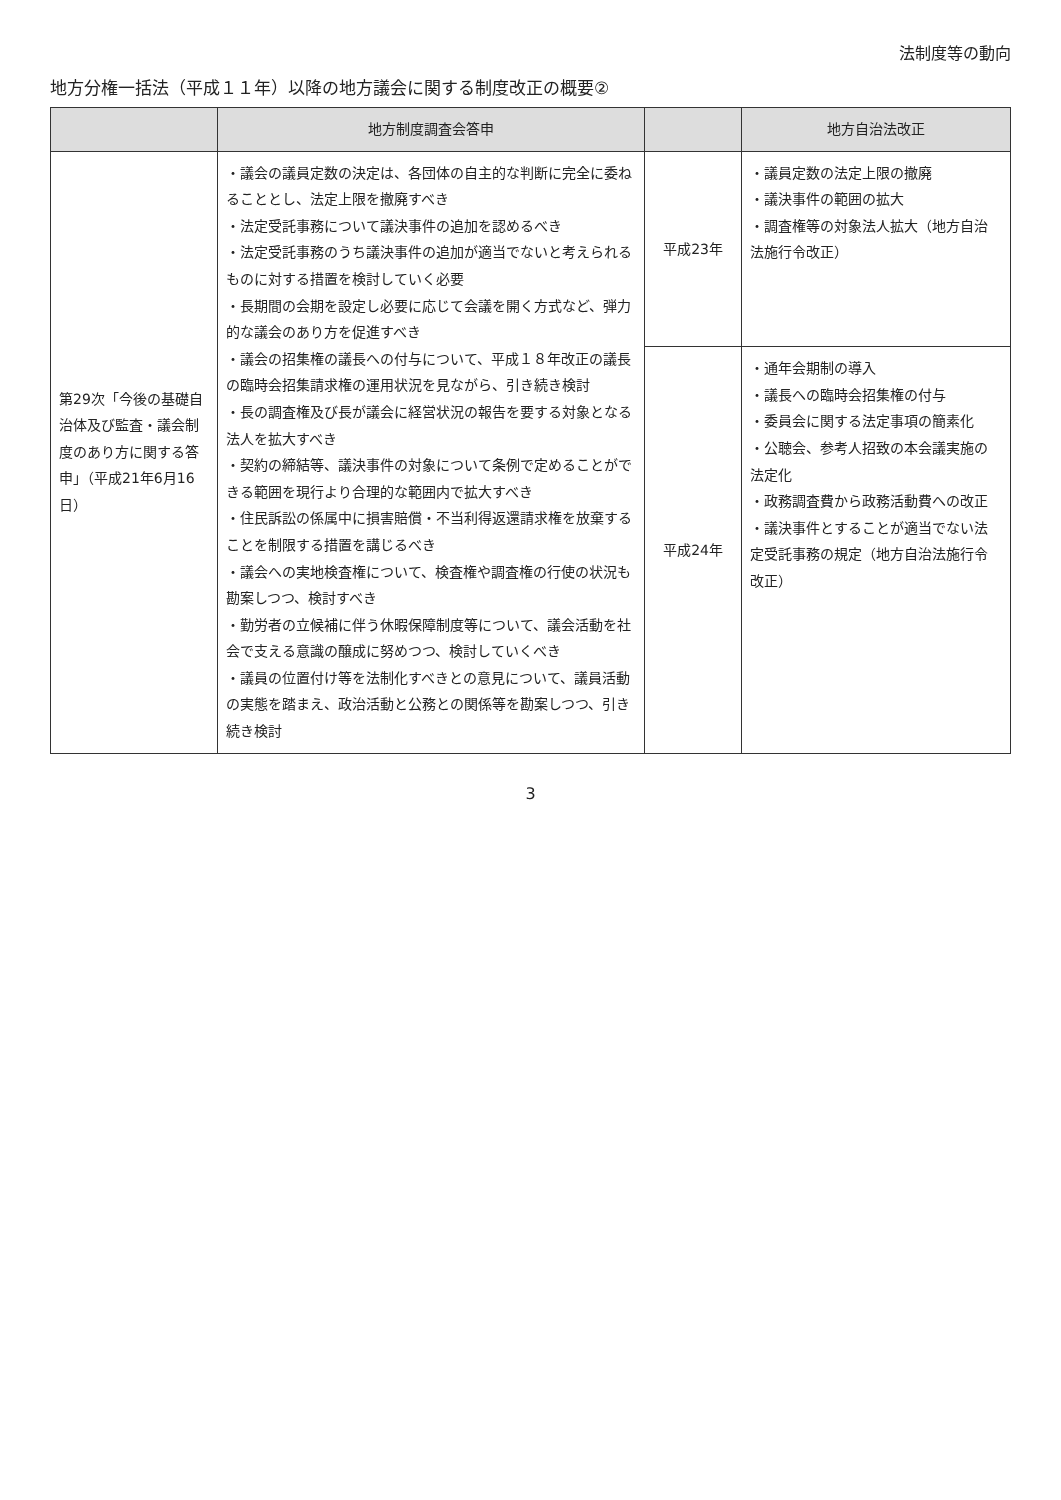法制度等の動向
地方分権一括法（平成１１年）以降の地方議会に関する制度改正の概要②
| | 地方制度調査会答申 | | 地方自治法改正 |
| --- | --- | --- | --- |
| 第29次「今後の基礎自治体及び監査・議会制度のあり方に関する答申」（平成21年6月16日） | ・議会の議員定数の決定は、各団体の自主的な判断に完全に委ねることとし、法定上限を撤廃すべき ・法定受託事務について議決事件の追加を認めるべき ・法定受託事務のうち議決事件の追加が適当でないと考えられるものに対する措置を検討していく必要 ・長期間の会期を設定し必要に応じて会議を開く方式など、弾力的な議会のあり方を促進すべき ・議会の招集権の議長への付与について、平成１８年改正の議長の臨時会招集請求権の運用状況を見ながら、引き続き検討 ・長の調査権及び長が議会に経営状況の報告を要する対象となる法人を拡大すべき ・契約の締結等、議決事件の対象について条例で定めることができる範囲を現行より合理的な範囲内で拡大すべき ・住民訴訟の係属中に損害賠償・不当利得返還請求権を放棄することを制限する措置を講じるべき ・議会への実地検査権について、検査権や調査権の行使の状況も勘案しつつ、検討すべき ・勤労者の立候補に伴う休暇保障制度等について、議会活動を社会で支える意識の醸成に努めつつ、検討していくべき ・議員の位置付け等を法制化すべきとの意見について、議員活動の実態を踏まえ、政治活動と公務との関係等を勘案しつつ、引き続き検討 | 平成23年 | ・議員定数の法定上限の撤廃 ・議決事件の範囲の拡大 ・調査権等の対象法人拡大（地方自治法施行令改正） |
| | | 平成24年 | ・通年会期制の導入 ・議長への臨時会招集権の付与 ・委員会に関する法定事項の簡素化 ・公聴会、参考人招致の本会議実施の法定化 ・政務調査費から政務活動費への改正 ・議決事件とすることが適当でない法定受託事務の規定（地方自治法施行令改正） |
3